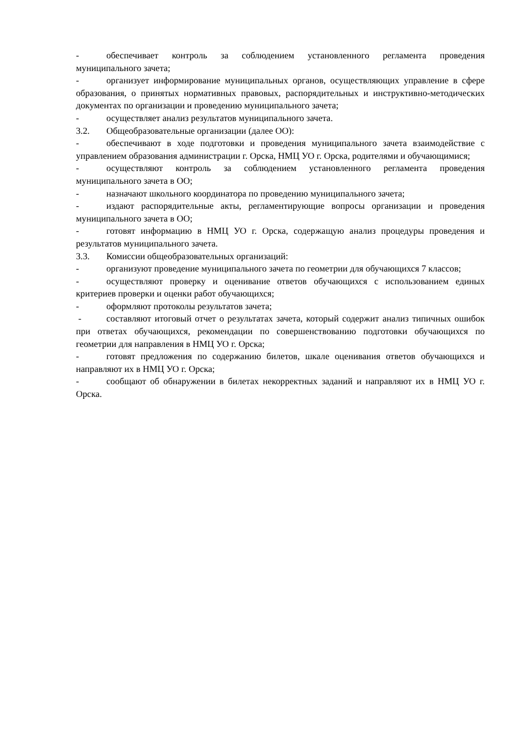- обеспечивает контроль за соблюдением установленного регламента проведения муниципального зачета;
- организует информирование муниципальных органов, осуществляющих управление в сфере образования, о принятых нормативных правовых, распорядительных и инструктивно-методических документах по организации и проведению муниципального зачета;
- осуществляет анализ результатов муниципального зачета.
3.2. Общеобразовательные организации (далее ОО):
- обеспечивают в ходе подготовки и проведения муниципального зачета взаимодействие с управлением образования администрации г. Орска, НМЦ УО г. Орска, родителями и обучающимися;
- осуществляют контроль за соблюдением установленного регламента проведения муниципального зачета в ОО;
- назначают школьного координатора по проведению муниципального зачета;
- издают распорядительные акты, регламентирующие вопросы организации и проведения муниципального зачета в ОО;
- готовят информацию в НМЦ УО г. Орска, содержащую анализ процедуры проведения и результатов муниципального зачета.
3.3. Комиссии общеобразовательных организаций:
- организуют проведение муниципального зачета по геометрии для обучающихся 7 классов;
- осуществляют проверку и оценивание ответов обучающихся с использованием единых критериев проверки и оценки работ обучающихся;
- оформляют протоколы результатов зачета;
- составляют итоговый отчет о результатах зачета, который содержит анализ типичных ошибок при ответах обучающихся, рекомендации по совершенствованию подготовки обучающихся по геометрии для направления в НМЦ УО г. Орска;
- готовят предложения по содержанию билетов, шкале оценивания ответов обучающихся и направляют их в НМЦ УО г. Орска;
- сообщают об обнаружении в билетах некорректных заданий и направляют их в НМЦ УО г. Орска.